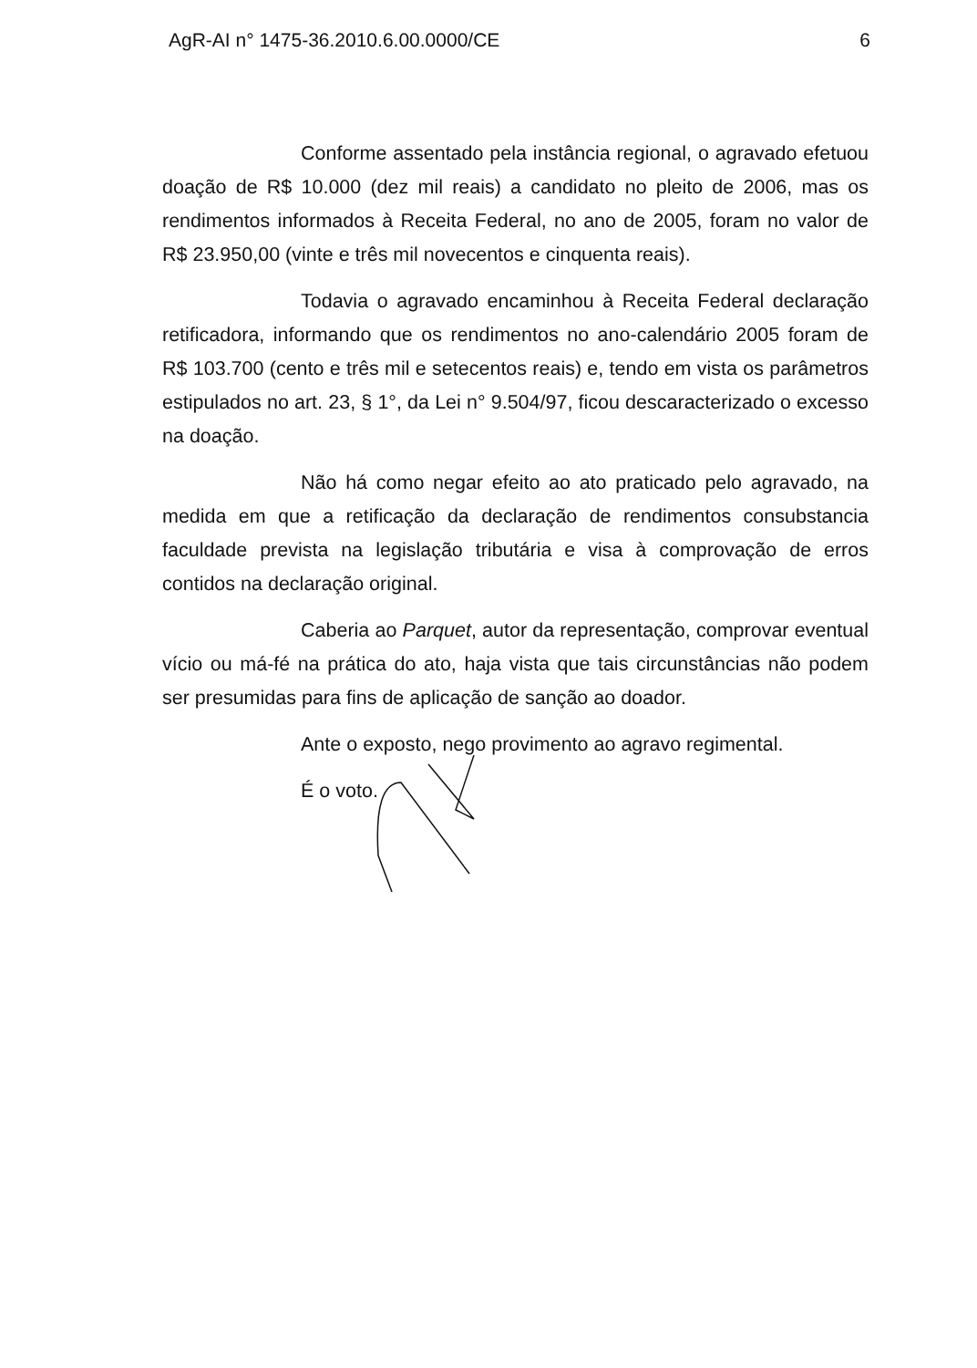AgR-AI n° 1475-36.2010.6.00.0000/CE 6
Conforme assentado pela instância regional, o agravado efetuou doação de R$ 10.000 (dez mil reais) a candidato no pleito de 2006, mas os rendimentos informados à Receita Federal, no ano de 2005, foram no valor de R$ 23.950,00 (vinte e três mil novecentos e cinquenta reais).
Todavia o agravado encaminhou à Receita Federal declaração retificadora, informando que os rendimentos no ano-calendário 2005 foram de R$ 103.700 (cento e três mil e setecentos reais) e, tendo em vista os parâmetros estipulados no art. 23, § 1°, da Lei n° 9.504/97, ficou descaracterizado o excesso na doação.
Não há como negar efeito ao ato praticado pelo agravado, na medida em que a retificação da declaração de rendimentos consubstancia faculdade prevista na legislação tributária e visa à comprovação de erros contidos na declaração original.
Caberia ao Parquet, autor da representação, comprovar eventual vício ou má-fé na prática do ato, haja vista que tais circunstâncias não podem ser presumidas para fins de aplicação de sanção ao doador.
Ante o exposto, nego provimento ao agravo regimental.
É o voto.